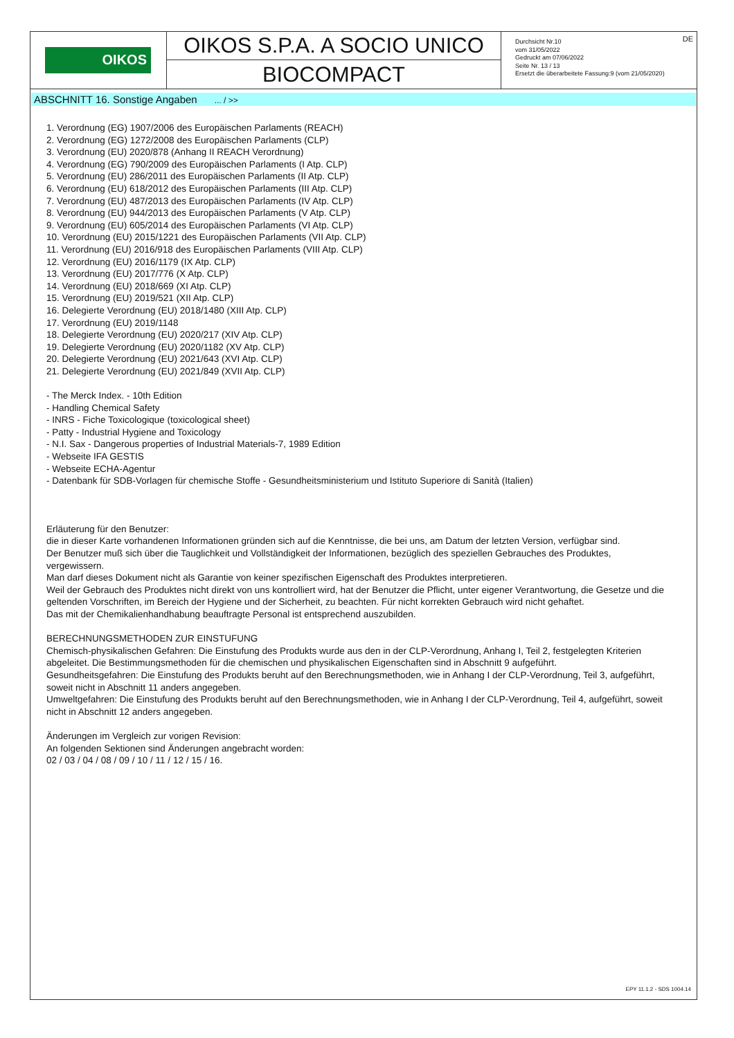OIKOS
OIKOS S.P.A. A SOCIO UNICO
BIOCOMPACT
Durchsicht Nr.10
vom 31/05/2022
Gedruckt am 07/06/2022
Seite Nr. 13 / 13
Ersetzt die überarbeitete Fassung:9 (vom 21/05/2020)
DE
ABSCHNITT 16. Sonstige Angaben ... / >>
1. Verordnung (EG) 1907/2006 des Europäischen Parlaments (REACH)
2. Verordnung (EG) 1272/2008 des Europäischen Parlaments (CLP)
3. Verordnung (EU) 2020/878 (Anhang II REACH Verordnung)
4. Verordnung (EG) 790/2009 des Europäischen Parlaments (I Atp. CLP)
5. Verordnung (EU) 286/2011 des Europäischen Parlaments (II Atp. CLP)
6. Verordnung (EU) 618/2012 des Europäischen Parlaments (III Atp. CLP)
7. Verordnung (EU) 487/2013 des Europäischen Parlaments (IV Atp. CLP)
8. Verordnung (EU) 944/2013 des Europäischen Parlaments (V Atp. CLP)
9. Verordnung (EU) 605/2014 des Europäischen Parlaments (VI Atp. CLP)
10. Verordnung (EU) 2015/1221 des Europäischen Parlaments (VII Atp. CLP)
11. Verordnung (EU) 2016/918 des Europäischen Parlaments (VIII Atp. CLP)
12. Verordnung (EU) 2016/1179 (IX Atp. CLP)
13. Verordnung (EU) 2017/776 (X Atp. CLP)
14. Verordnung (EU) 2018/669 (XI Atp. CLP)
15. Verordnung (EU) 2019/521 (XII Atp. CLP)
16. Delegierte Verordnung (EU) 2018/1480 (XIII Atp. CLP)
17. Verordnung (EU) 2019/1148
18. Delegierte Verordnung (EU) 2020/217 (XIV Atp. CLP)
19. Delegierte Verordnung (EU) 2020/1182 (XV Atp. CLP)
20. Delegierte Verordnung (EU) 2021/643 (XVI Atp. CLP)
21. Delegierte Verordnung (EU) 2021/849 (XVII Atp. CLP)
- The Merck Index. - 10th Edition
- Handling Chemical Safety
- INRS - Fiche Toxicologique (toxicological sheet)
- Patty - Industrial Hygiene and Toxicology
- N.I. Sax - Dangerous properties of Industrial Materials-7, 1989 Edition
- Webseite IFA GESTIS
- Webseite ECHA-Agentur
- Datenbank für SDB-Vorlagen für chemische Stoffe - Gesundheitsministerium und Istituto Superiore di Sanità (Italien)
Erläuterung für den Benutzer:
die in dieser Karte vorhandenen Informationen gründen sich auf die Kenntnisse, die bei uns, am Datum der letzten Version, verfügbar sind.
Der Benutzer muß sich über die Tauglichkeit und Vollständigkeit der Informationen, bezüglich des speziellen Gebrauches des Produktes, vergewissern.
Man darf dieses Dokument nicht als Garantie von keiner spezifischen Eigenschaft des Produktes interpretieren.
Weil der Gebrauch des Produktes nicht direkt von uns kontrolliert wird, hat der Benutzer die Pflicht, unter eigener Verantwortung, die Gesetze und die geltenden Vorschriften, im Bereich der Hygiene und der Sicherheit, zu beachten. Für nicht korrekten Gebrauch wird nicht gehaftet.
Das mit der Chemikalienhandhabung beauftragte Personal ist entsprechend auszubilden.
BERECHNUNGSMETHODEN ZUR EINSTUFUNG
Chemisch-physikalischen Gefahren: Die Einstufung des Produkts wurde aus den in der CLP-Verordnung, Anhang I, Teil 2, festgelegten Kriterien abgeleitet. Die Bestimmungsmethoden für die chemischen und physikalischen Eigenschaften sind in Abschnitt 9 aufgeführt.
Gesundheitsgefahren: Die Einstufung des Produkts beruht auf den Berechnungsmethoden, wie in Anhang I der CLP-Verordnung, Teil 3, aufgeführt, soweit nicht in Abschnitt 11 anders angegeben.
Umweltgefahren: Die Einstufung des Produkts beruht auf den Berechnungsmethoden, wie in Anhang I der CLP-Verordnung, Teil 4, aufgeführt, soweit nicht in Abschnitt 12 anders angegeben.
Änderungen im Vergleich zur vorigen Revision:
An folgenden Sektionen sind Änderungen angebracht worden:
02 / 03 / 04 / 08 / 09 / 10 / 11 / 12 / 15 / 16.
EPY 11.1.2 - SDS 1004.14